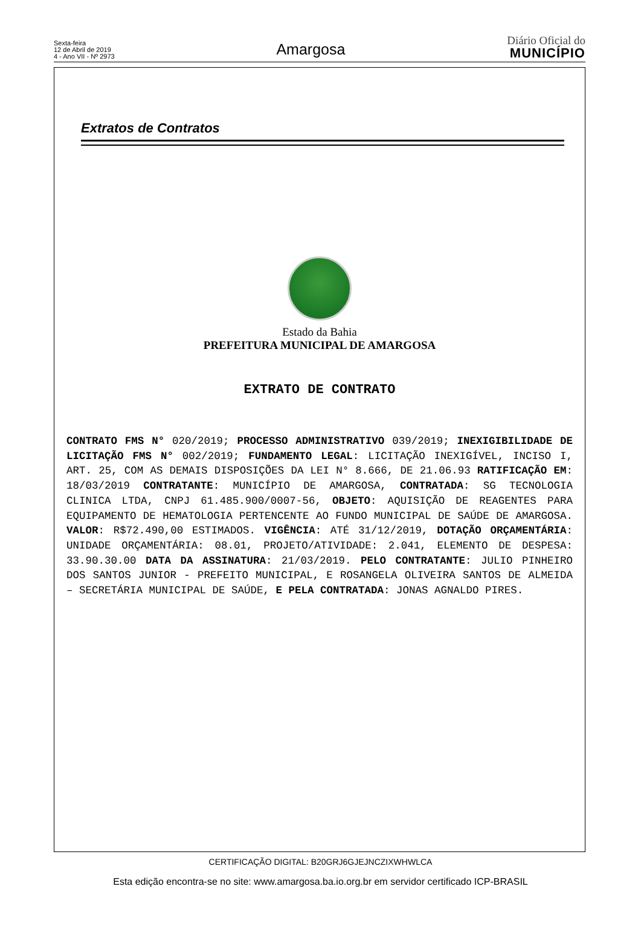Sexta-feira
12 de Abril de 2019
4 - Ano VII - Nº 2973
Amargosa
Diário Oficial do
MUNICÍPIO
Extratos de Contratos
Estado da Bahia
PREFEITURA MUNICIPAL DE AMARGOSA
EXTRATO DE CONTRATO
CONTRATO FMS N° 020/2019; PROCESSO ADMINISTRATIVO 039/2019; INEXIGIBILIDADE DE LICITAÇÃO FMS N° 002/2019; FUNDAMENTO LEGAL: LICITAÇÃO INEXIGÍVEL, INCISO I, ART. 25, COM AS DEMAIS DISPOSIÇÕES DA LEI N° 8.666, DE 21.06.93 RATIFICAÇÃO EM: 18/03/2019 CONTRATANTE: MUNICÍPIO DE AMARGOSA, CONTRATADA: SG TECNOLOGIA CLINICA LTDA, CNPJ 61.485.900/0007-56, OBJETO: AQUISIÇÃO DE REAGENTES PARA EQUIPAMENTO DE HEMATOLOGIA PERTENCENTE AO FUNDO MUNICIPAL DE SAÚDE DE AMARGOSA. VALOR: R$72.490,00 ESTIMADOS. VIGÊNCIA: ATÉ 31/12/2019, DOTAÇÃO ORÇAMENTÁRIA: UNIDADE ORÇAMENTÁRIA: 08.01, PROJETO/ATIVIDADE: 2.041, ELEMENTO DE DESPESA: 33.90.30.00 DATA DA ASSINATURA: 21/03/2019. PELO CONTRATANTE: JULIO PINHEIRO DOS SANTOS JUNIOR - PREFEITO MUNICIPAL, E ROSANGELA OLIVEIRA SANTOS DE ALMEIDA – SECRETÁRIA MUNICIPAL DE SAÚDE, E PELA CONTRATADA: JONAS AGNALDO PIRES.
CERTIFICAÇÃO DIGITAL: B20GRJ6GJEJNCZIXWHWLCA
Esta edição encontra-se no site: www.amargosa.ba.io.org.br em servidor certificado ICP-BRASIL